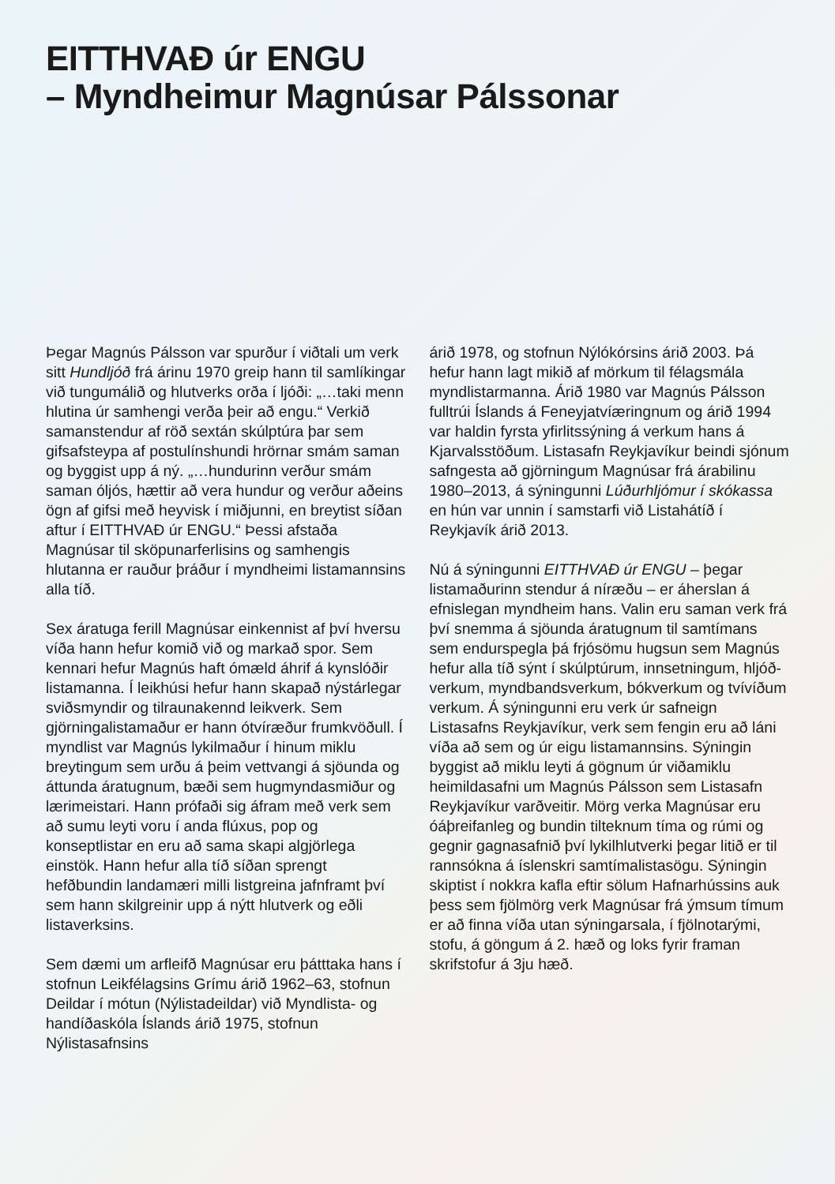EITTHVAÐ úr ENGU
– Myndheimur Magnúsar Pálssonar
Þegar Magnús Pálsson var spurður í viðtali um verk sitt Hundljóð frá árinu 1970 greip hann til samlíkingar við tungumálið og hlutverks orða í ljóði: „…taki menn hlutina úr samhengi verða þeir að engu.“ Verkið samanstendur af röð sextán skúlptúra þar sem gifsafsteypa af postulínshundi hrörnar smám saman og byggist upp á ný. „…hund­urinn verður smám saman óljós, hættir að vera hundur og verður aðeins ögn af gifsi með heyvisk í miðjunni, en breytist síðan aftur í EITTHVAÐ úr ENGU.“ Þessi afstaða Magnúsar til sköpunarferlisins og samhengis hlutanna er rauður þráður í myndheimi lista­mannsins alla tíð.
Sex áratuga ferill Magnúsar einkennist af því hversu víða hann hefur komið við og markað spor. Sem kennari hefur Magnús haft ómæld áhrif á kynslóðir listamanna. Í leikhúsi hefur hann skapað nýstárlegar sviðsmyndir og tilraunakennd leikverk. Sem gjörninga­listamaður er hann ótvíræður frumkvöðull. Í myndlist var Magnús lykilmaður í hinum miklu breytingum sem urðu á þeim vettvangi á sjöunda og áttunda áratugnum, bæði sem hugmyndasmiður og lærimeistari. Hann prófaði sig áfram með verk sem að sumu leyti voru í anda flúxus, pop og konseptlistar en eru að sama skapi algjörlega einstök. Hann hefur alla tíð síðan sprengt hefðbundin landamæri milli listgreina jafnframt því sem hann skilgreinir upp á nýtt hlutverk og eðli listaverksins.
Sem dæmi um arfleifð Magnúsar eru þátt­taka hans í stofnun Leikfélagsins Grímu árið 1962–63, stofnun Deildar í mótun (Nýlista­deildar) við Myndlista- og handíðaskóla Íslands árið 1975, stofnun Nýlistasafnsins
árið 1978, og stofnun Nýlókórsins árið 2003. Þá hefur hann lagt mikið af mörkum til félagsmála myndlistarmanna. Árið 1980 var Magnús Pálsson fulltrúi Íslands á Feneyja­tvíæringnum og árið 1994 var haldin fyrsta yfirlitssýning á verkum hans á Kjarvals­stöðum. Listasafn Reykjavíkur beindi sjónum safngesta að gjörningum Magnúsar frá árabilinu 1980–2013, á sýningunni Lúður­hljómur í skókassa en hún var unnin í sam­starfi við Listahátíð í Reykjavík árið 2013.
Nú á sýningunni EITTHVAÐ úr ENGU – þegar listamaðurinn stendur á níræðu – er áherslan á efnislegan myndheim hans. Valin eru saman verk frá því snemma á sjöunda áratugnum til samtímans sem endurspegla þá frjósömu hugsun sem Magnús hefur alla tíð sýnt í skúlptúrum, innsetningum, hljóð­verkum, myndbandsverkum, bókverkum og tvívíðum verkum. Á sýningunni eru verk úr safneign Listasafns Reykjavíkur, verk sem fengin eru að láni víða að sem og úr eigu listamannsins. Sýningin byggist að miklu leyti á gögnum úr viðamiklu heimildasafni um Magnús Pálsson sem Listasafn Reykjavíkur varðveitir. Mörg verka Magnúsar eru óáþreifanleg og bundin tilteknum tíma og rúmi og gegnir gagnasafnið því lykilhlut­verki þegar litið er til rannsókna á íslenskri samtímalistasögu. Sýningin skiptist í nokkra kafla eftir sölum Hafnarhússins auk þess sem fjölmörg verk Magnúsar frá ýmsum tímum er að finna víða utan sýningarsala, í fjölnotarými, stofu, á göngum á 2. hæð og loks fyrir framan skrifstofur á 3ju hæð.